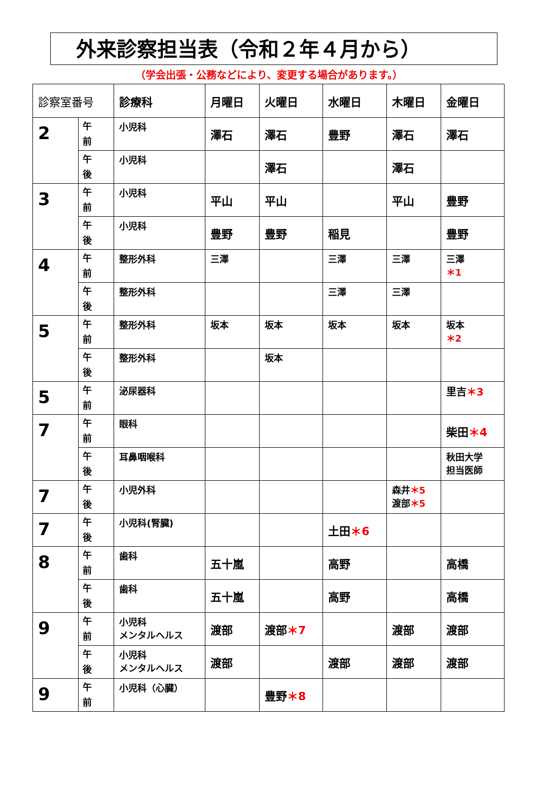外来診察担当表（令和２年４月から）
（学会出張・公務などにより、変更する場合があります。）
| 診察室番号 | | 診療科 | 月曜日 | 火曜日 | 水曜日 | 木曜日 | 金曜日 |
| --- | --- | --- | --- | --- | --- | --- | --- |
| 2 | 午 前 | 小児科 | 澤石 | 澤石 | 豊野 | 澤石 | 澤石 |
| | 午 後 | 小児科 | | 澤石 | | 澤石 | |
| 3 | 午 前 | 小児科 | 平山 | 平山 | | 平山 | 豊野 |
| | 午 後 | 小児科 | 豊野 | 豊野 | 稲見 | | 豊野 |
| 4 | 午 前 | 整形外科 | 三澤 | | 三澤 | 三澤 | 三澤 ＊1 |
| | 午 後 | 整形外科 | | | 三澤 | 三澤 | |
| 5 | 午 前 | 整形外科 | 坂本 | 坂本 | 坂本 | 坂本 | 坂本 ＊2 |
| | 午 後 | 整形外科 | | 坂本 | | | |
| 5 | 午 前 | 泌尿器科 | | | | | 里吉 ＊3 |
| 7 | 午 前 | 眼科 | | | | | 柴田 ＊4 |
| | 午 後 | 耳鼻咽喉科 | | | | | 秋田大学 担当医師 |
| 7 | 午 後 | 小児外科 | | | | 森井 ＊5 渡部 ＊5 | |
| 7 | 午 後 | 小児科(腎臓) | | | 土田 ＊6 | | |
| 8 | 午 前 | 歯科 | 五十嵐 | | 高野 | | 高橋 |
| | 午 後 | 歯科 | 五十嵐 | | 高野 | | 高橋 |
| 9 | 午 前 | 小児科 メンタルヘルス | 渡部 | 渡部 ＊7 | | 渡部 | 渡部 |
| | 午 後 | 小児科 メンタルヘルス | 渡部 | | 渡部 | 渡部 | 渡部 |
| 9 | 午 前 | 小児科（心臓） | | 豊野 ＊8 | | | |